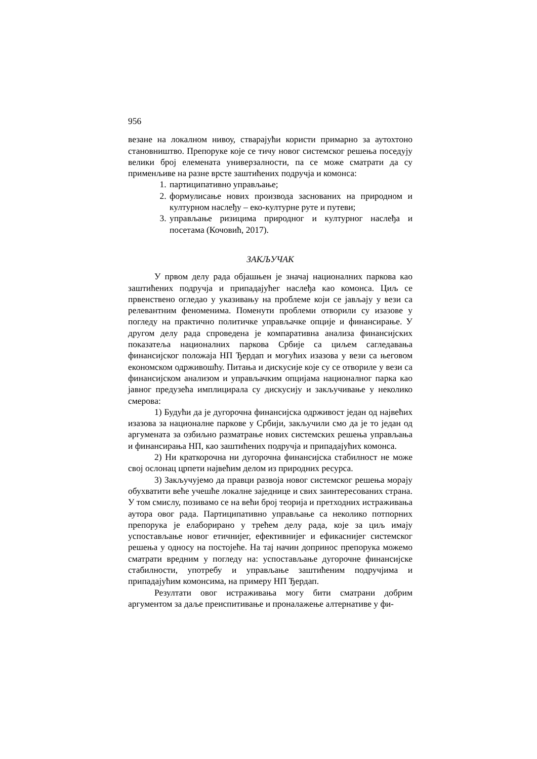956
везане на локалном нивоу, стварајући користи примарно за аутохтоно становништво. Препоруке које се тичу новог системског решења поседују велики број елемената универзалности, па се може сматрати да су применљиве на разне врсте заштићених подручја и комонса:
1. партиципативно управљање;
2. формулисање нових производа заснованих на природном и културном наслеђу – еко-културне руте и путеви;
3. управљање ризицима природног и културног наслеђа и посетама (Кочовић, 2017).
ЗАКЉУЧАК
У првом делу рада објашњен је значај националних паркова као заштићених подручја и припадајућег наслеђа као комонса. Циљ се првенствено огледао у указивању на проблеме који се јављају у вези са релевантним феноменима. Поменути проблеми отворили су изазове у погледу на практично политичке управљачке опције и финансирање. У другом делу рада спроведена је компаративна анализа финансијских показатеља националних паркова Србије са циљем сагледавања финансијског положаја НП Ђердап и могућих изазова у вези са његовом економском одрживошћу. Питања и дискусије које су се отвориле у вези са финансијском анализом и управљачким опцијама националног парка као јавног предузећа имплицирала су дискусију и закључивање у неколико смерова:
1) Будући да је дугорочна финансијска одрживост један од највећих изазова за националне паркове у Србији, закључили смо да је то један од аргумената за озбиљно разматрање нових системских решења управљања и финансирања НП, као заштићених подручја и припадајућих комонса.
2) Ни краткорочна ни дугорочна финансијска стабилност не може свој ослонац црпети највећим делом из природних ресурса.
3) Закључујемо да правци развоја новог системског решења морају обухватити веће учешће локалне заједнице и свих заинтересованих страна. У том смислу, позивамо се на већи број теорија и претходних истраживања аутора овог рада. Партиципативно управљање са неколико потпорних препорука је елаборирано у трећем делу рада, које за циљ имају успостављање новог етичнијег, ефективнијег и ефикаснијег системског решења у односу на постојеће. На тај начин допринос препорука можемо сматрати вредним у погледу на: успостављање дугорочне финансијске стабилности, употребу и управљање заштићеним подручјима и припадајућим комонсима, на примеру НП Ђердап.
Резултати овог истраживања могу бити сматрани добрим аргументом за даље преиспитивање и проналажење алтернативе у фи-